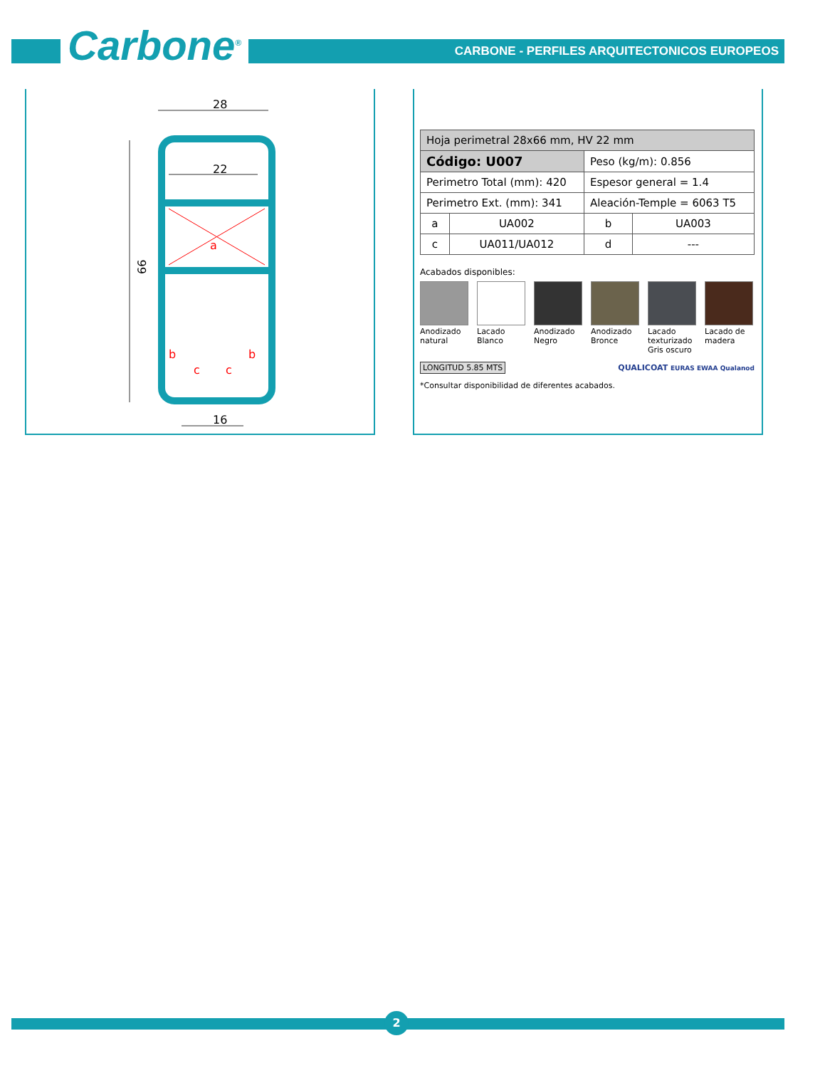Carbone<sup>®</sup>
CARBONE - PERFILES ARQUITECTONICOS EUROPEOS
28
22
66
a
b
b
c
c
16
| Hoja perimetral 28x66 mm, HV 22 mm | | | |
| Código: U007 | | Peso (kg/m): 0.856 | |
| Perimetro Total (mm): 420 | | Espesor general = 1.4 | |
| Perimetro Ext. (mm): 341 | | Aleación-Temple = 6063 T5 | |
| a | UA002 | b | UA003 |
| c | UA011/UA012 | d | --- |
Acabados disponibles:
Anodizado natural
Lacado Blanco
Anodizado Negro
Anodizado Bronce
Lacado texturizado Gris oscuro
Lacado de madera
LONGITUD 5.85 MTS QUALICOAT EURAS EWAA Qualanod
*Consultar disponibilidad de diferentes acabados.
2